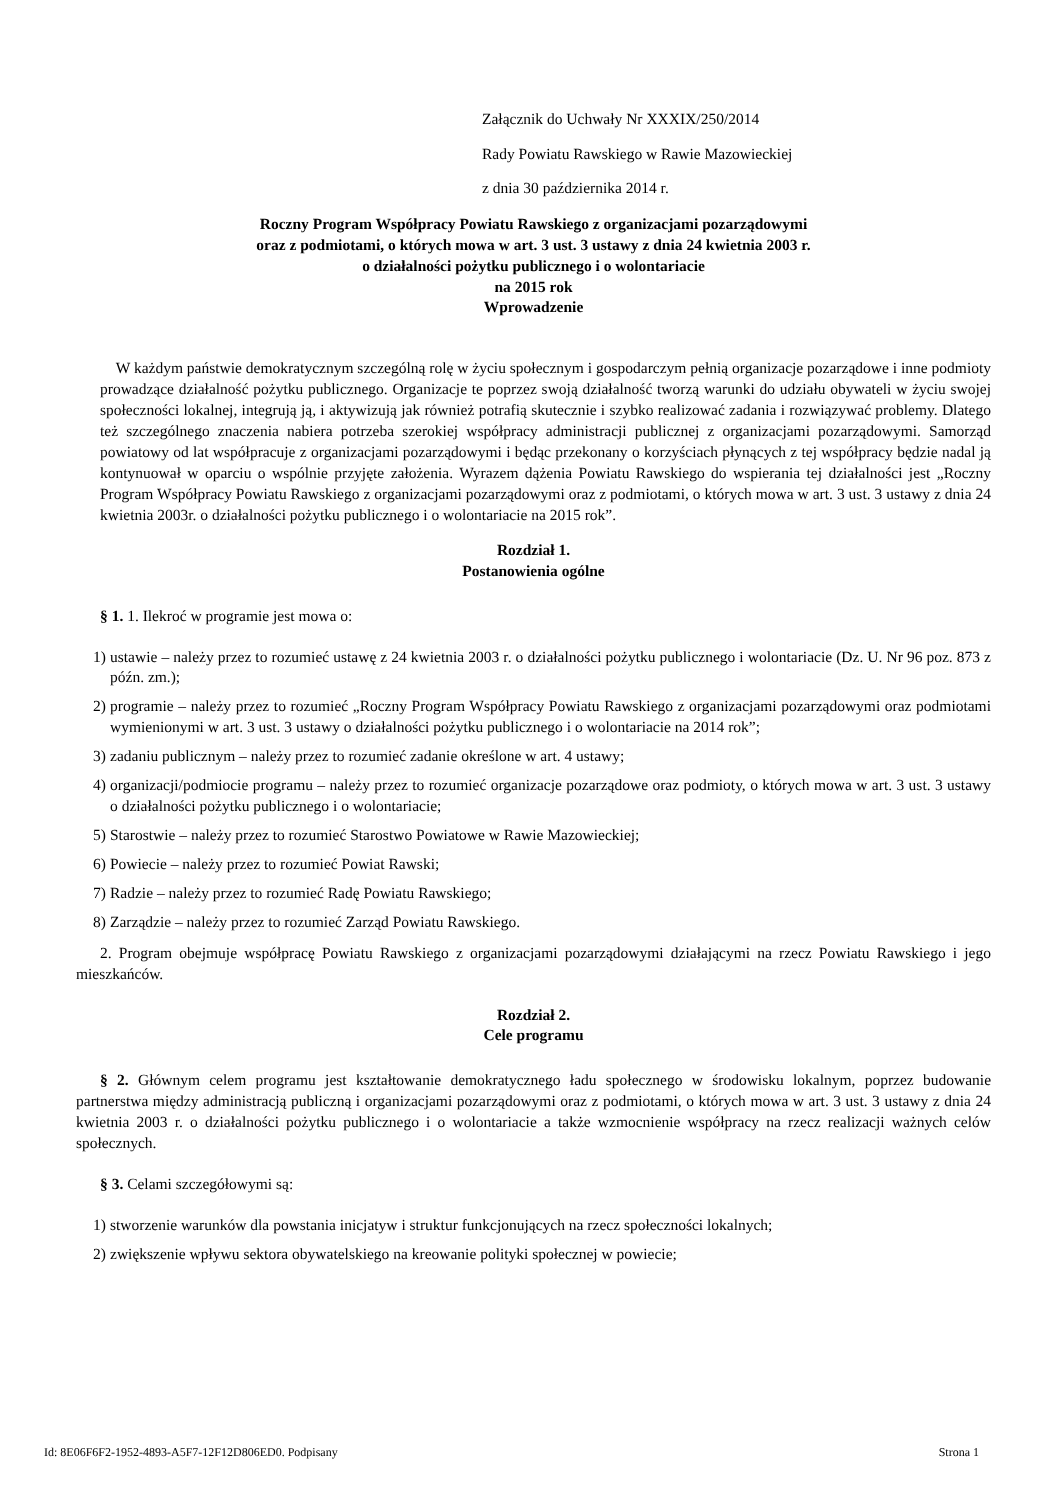Załącznik do Uchwały Nr XXXIX/250/2014
Rady Powiatu Rawskiego w Rawie Mazowieckiej
z dnia 30 października 2014 r.
Roczny Program Współpracy Powiatu Rawskiego z organizacjami pozarządowymi
oraz z podmiotami, o których mowa w art. 3 ust. 3 ustawy z dnia 24 kwietnia 2003 r.
o działalności pożytku publicznego i o wolontariacie
na 2015 rok
Wprowadzenie
W każdym państwie demokratycznym szczególną rolę w życiu społecznym i gospodarczym pełnią organizacje pozarządowe i inne podmioty prowadzące działalność pożytku publicznego. Organizacje te poprzez swoją działalność tworzą warunki do udziału obywateli w życiu swojej społeczności lokalnej, integrują ją, i aktywizują jak również potrafią skutecznie i szybko realizować zadania i rozwiązywać problemy. Dlatego też szczególnego znaczenia nabiera potrzeba szerokiej współpracy administracji publicznej z organizacjami pozarządowymi. Samorząd powiatowy od lat współpracuje z organizacjami pozarządowymi i będąc przekonany o korzyściach płynących z tej współpracy będzie nadal ją kontynuował w oparciu o wspólnie przyjęte założenia. Wyrazem dążenia Powiatu Rawskiego do wspierania tej działalności jest „Roczny Program Współpracy Powiatu Rawskiego z organizacjami pozarządowymi oraz z podmiotami, o których mowa w art. 3 ust. 3 ustawy z dnia 24 kwietnia 2003r. o działalności pożytku publicznego i o wolontariacie na 2015 rok”.
Rozdział 1.
Postanowienia ogólne
§ 1. 1. Ilekroć w programie jest mowa o:
1) ustawie – należy przez to rozumieć ustawę z 24 kwietnia 2003 r. o działalności pożytku publicznego i wolontariacie (Dz. U. Nr 96 poz. 873 z późn. zm.);
2) programie – należy przez to rozumieć „Roczny Program Współpracy Powiatu Rawskiego z organizacjami pozarządowymi oraz podmiotami wymienionymi w art. 3 ust. 3 ustawy o działalności pożytku publicznego i o wolontariacie na 2014 rok”;
3) zadaniu publicznym – należy przez to rozumieć zadanie określone w art. 4 ustawy;
4) organizacji/podmiocie programu – należy przez to rozumieć organizacje pozarządowe oraz podmioty, o których mowa w art. 3 ust. 3 ustawy o działalności pożytku publicznego i o wolontariacie;
5) Starostwie – należy przez to rozumieć Starostwo Powiatowe w Rawie Mazowieckiej;
6) Powiecie – należy przez to rozumieć Powiat Rawski;
7) Radzie – należy przez to rozumieć Radę Powiatu Rawskiego;
8) Zarządzie – należy przez to rozumieć Zarząd Powiatu Rawskiego.
2. Program obejmuje współpracę Powiatu Rawskiego z organizacjami pozarządowymi działającymi na rzecz Powiatu Rawskiego i jego mieszkańców.
Rozdział 2.
Cele programu
§ 2. Głównym celem programu jest kształtowanie demokratycznego ładu społecznego w środowisku lokalnym, poprzez budowanie partnerstwa między administracją publiczną i organizacjami pozarządowymi oraz z podmiotami, o których mowa w art. 3 ust. 3 ustawy z dnia 24 kwietnia 2003 r. o działalności pożytku publicznego i o wolontariacie a także wzmocnienie współpracy na rzecz realizacji ważnych celów społecznych.
§ 3. Celami szczegółowymi są:
1) stworzenie warunków dla powstania inicjatyw i struktur funkcjonujących na rzecz społeczności lokalnych;
2) zwiększenie wpływu sektora obywatelskiego na kreowanie polityki społecznej w powiecie;
Id: 8E06F6F2-1952-4893-A5F7-12F12D806ED0. Podpisany Strona 1